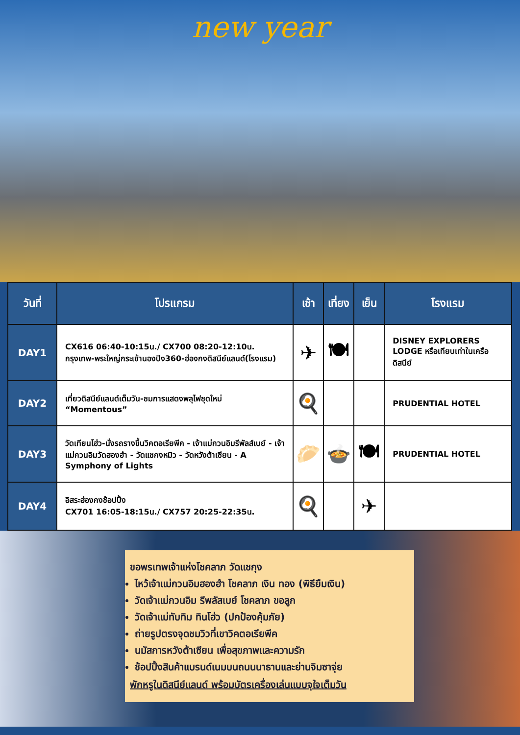new year
| วันที่ | โปรแกรม | เช้า | เที่ยง | เย็น | โรงแรม |
| --- | --- | --- | --- | --- | --- |
| DAY1 | CX616 06:40-10:15น./ CX700 08:20-12:10น. กรุงเทพ-พระใหญ่กระเช้านองปิง360-ฮ่องกงดิสนีย์แลนด์(โรงแรม) | ✈ | 🍽 | | DISNEY EXPLORERS LODGE หรือเทียบเท่าในเครือดิสนีย์ |
| DAY2 | เที่ยวดิสนีย์แลนด์เต็มวัน-ชมการแสดงพลุไฟชุดใหม่ “Momentous” | 🍳 | | | PRUDENTIAL HOTEL |
| DAY3 | วัดเทียนโฮ่ว-นั่งรถรางขึ้นวิคตอเรียพีค - เจ้าแม่กวนอิมรีพัลส์เบย์ - เจ้าแม่กวนอิมวัดฮองฮำ - วัดแชกงหมิว - วัดหวังต้าเซียน - A Symphony of Lights | 🥟 | 🍲 | 🍽 | PRUDENTIAL HOTEL |
| DAY4 | อิสระฮ่องกงช้อปปิ้ง CX701 16:05-18:15น./ CX757 20:25-22:35น. | 🍳 | | ✈ | |
ขอพรเทพเจ้าแห่งโชคลาภ วัดแชกุง
ไหว้เจ้าแม่กวนอิมฮองฮำ โชคลาภ เงิน ทอง (พิธียืมเงิน)
วัดเจ้าแม่กวนอิม รีพลัสเบย์ โชคลาภ ขอลูก
วัดเจ้าแม่ทับทิม ทินโฮ่ว (ปกป้องคุ้มภัย)
ถ่ายรูปตรงจุดชมวิวที่เขาวิคตอเรียพีค
นมัสการหวังต้าเซียน เพื่อสุขภาพและความรัก
ช้อปปิ้งสินค้าแบรนด์เนมบนถนนนาธานและย่านจิมซาจุ่ย
พักหรูในดิสนีย์แลนด์ พร้อมบัตรเครื่องเล่นแบบจุใจเต็มวัน